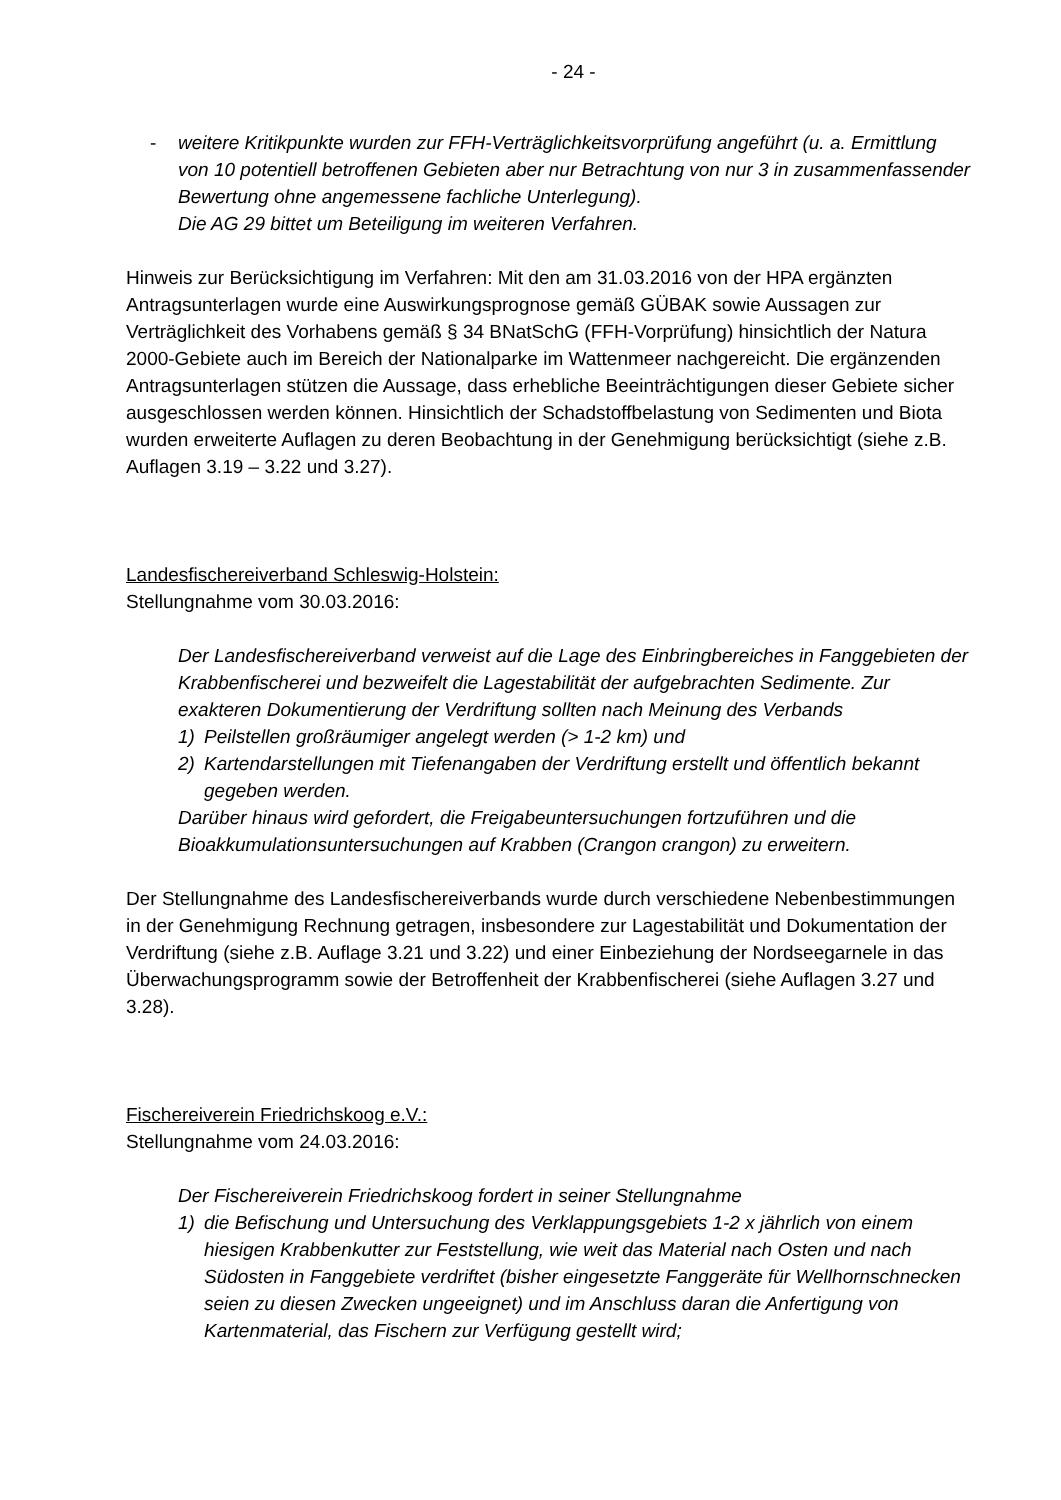- 24 -
- weitere Kritikpunkte wurden zur FFH-Verträglichkeitsvorprüfung angeführt (u. a. Ermittlung von 10 potentiell betroffenen Gebieten aber nur Betrachtung von nur 3 in zusammenfassender Bewertung ohne angemessene fachliche Unterlegung).
Die AG 29 bittet um Beteiligung im weiteren Verfahren.
Hinweis zur Berücksichtigung im Verfahren: Mit den am 31.03.2016 von der HPA ergänzten Antragsunterlagen wurde eine Auswirkungsprognose gemäß GÜBAK sowie Aussagen zur Verträglichkeit des Vorhabens gemäß § 34 BNatSchG (FFH-Vorprüfung) hinsichtlich der Natura 2000-Gebiete auch im Bereich der Nationalparke im Wattenmeer nachgereicht. Die ergänzenden Antragsunterlagen stützen die Aussage, dass erhebliche Beeinträchtigungen dieser Gebiete sicher ausgeschlossen werden können. Hinsichtlich der Schadstoffbelastung von Sedimenten und Biota wurden erweiterte Auflagen zu deren Beobachtung in der Genehmigung berücksichtigt (siehe z.B. Auflagen 3.19 – 3.22 und 3.27).
Landesfischereiverband Schleswig-Holstein:
Stellungnahme vom 30.03.2016:
Der Landesfischereiverband verweist auf die Lage des Einbringbereiches in Fanggebieten der Krabbenfischerei und bezweifelt die Lagestabilität der aufgebrachten Sedimente. Zur exakteren Dokumentierung der Verdriftung sollten nach Meinung des Verbands
1) Peilstellen großräumiger angelegt werden (> 1-2 km) und
2) Kartendarstellungen mit Tiefenangaben der Verdriftung erstellt und öffentlich bekannt gegeben werden.
Darüber hinaus wird gefordert, die Freigabeuntersuchungen fortzuführen und die Bioakkumulationsuntersuchungen auf Krabben (Crangon crangon) zu erweitern.
Der Stellungnahme des Landesfischereiverbands wurde durch verschiedene Nebenbestimmungen in der Genehmigung Rechnung getragen, insbesondere zur Lagestabilität und Dokumentation der Verdriftung (siehe z.B. Auflage 3.21 und 3.22) und einer Einbeziehung der Nordseegarnele in das Überwachungsprogramm sowie der Betroffenheit der Krabbenfischerei (siehe Auflagen 3.27 und 3.28).
Fischereiverein Friedrichskoog e.V.:
Stellungnahme vom 24.03.2016:
Der Fischereiverein Friedrichskoog fordert in seiner Stellungnahme
1) die Befischung und Untersuchung des Verklappungsgebiets 1-2 x jährlich von einem hiesigen Krabbenkutter zur Feststellung, wie weit das Material nach Osten und nach Südosten in Fanggebiete verdriftet (bisher eingesetzte Fanggeräte für Wellhornschnecken seien zu diesen Zwecken ungeeignet) und im Anschluss daran die Anfertigung von Kartenmaterial, das Fischern zur Verfügung gestellt wird;